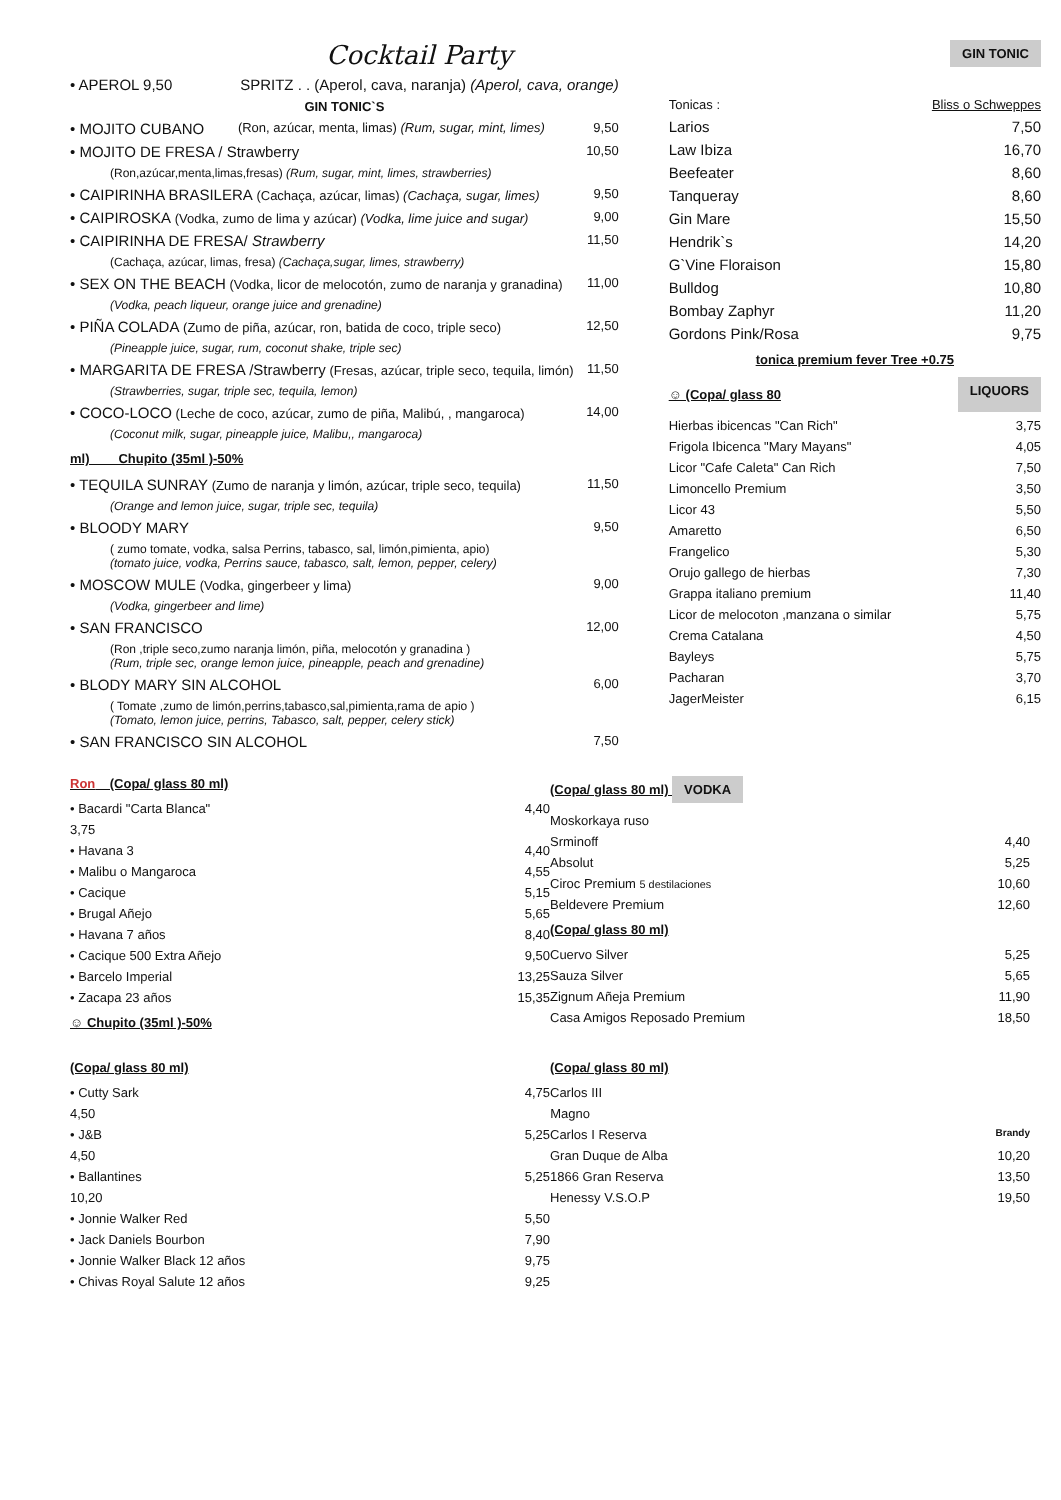Cocktail Party
• APEROL 9,50 SPRITZ . . (Aperol, cava, naranja) (Aperol, cava, orange)
GIN TONIC`S
• MOJITO CUBANO (Ron, azúcar, menta, limas) (Rum, sugar, mint, limes) 9,50
• MOJITO DE FRESA / Strawberry 10,50
(Ron,azúcar,menta,limas,fresas) (Rum, sugar, mint, limes, strawberries)
• CAIPIRINHA BRASILERA (Cachaça, azúcar, limas) (Cachaça, sugar, limes) 9,50
• CAIPIROSKA (Vodka, zumo de lima y azúcar) (Vodka, lime juice and sugar) 9,00
• CAIPIRINHA DE FRESA/ Strawberry 11,50
(Cachaça, azúcar, limas, fresa) (Cachaça,sugar, limes, strawberry)
• SEX ON THE BEACH (Vodka, licor de melocotón, zumo de naranja y granadina) 11,00
(Vodka, peach liqueur, orange juice and grenadine)
• PIÑA COLADA (Zumo de piña, azúcar, ron, batida de coco, triple seco) 12,50
(Pineapple juice, sugar, rum, coconut shake, triple sec)
• MARGARITA DE FRESA /Strawberry (Fresas, azúcar, triple seco, tequila, limón) 11,50
(Strawberries, sugar, triple sec, tequila, lemon)
• COCO-LOCO (Leche de coco, azúcar, zumo de piña, Malibú, , mangaroca) 14,00
(Coconut milk, sugar, pineapple juice, Malibu,, mangaroca)
ml) Chupito (35ml )-50%
• TEQUILA SUNRAY (Zumo de naranja y limón, azúcar, triple seco, tequila) 11,50
(Orange and lemon juice, sugar, triple sec, tequila)
• BLOODY MARY 9,50
( zumo tomate, vodka, salsa Perrins, tabasco, sal, limón,pimienta, apio)
(tomato juice, vodka, Perrins sauce, tabasco, salt, lemon, pepper, celery)
• MOSCOW MULE (Vodka, gingerbeer y lima) 9,00
(Vodka, gingerbeer and lime)
• SAN FRANCISCO 12,00
(Ron ,triple seco,zumo naranja limón, piña, melocotón y granadina )
(Rum, triple sec, orange lemon juice, pineapple, peach and grenadine)
• BLODY MARY SIN ALCOHOL 6,00
( Tomate ,zumo de limón,perrins,tabasco,sal,pimienta,rama de apio )
(Tomato, lemon juice, perrins, Tabasco, salt, pepper, celery stick)
• SAN FRANCISCO SIN ALCOHOL 7,50
GIN TONIC
Tonicas : Bliss o Schweppes
Larios 7,50
Law Ibiza 16,70
Beefeater 8,60
Tanqueray 8,60
Gin Mare 15,50
Hendrik`s 14,20
G`Vine Floraison 15,80
Bulldog 10,80
Bombay Zaphyr 11,20
Gordons Pink/Rosa 9,75
tonica premium fever Tree +0.75
☺ (Copa/ glass 80 LIQUORS
Hierbas ibicencas "Can Rich" 3,75
Frigola Ibicenca "Mary Mayans" 4,05
Licor "Cafe Caleta" Can Rich 7,50
Limoncello Premium 3,50
Licor 43 5,50
Amaretto 6,50
Frangelico 5,30
Orujo gallego de hierbas 7,30
Grappa italiano premium 11,40
Licor de melocoton ,manzana o similar 5,75
Crema Catalana 4,50
Bayleys 5,75
Pacharan 3,70
JagerMeister 6,15
Ron (Copa/ glass 80 ml)
• Bacardi "Carta Blanca" 4,40
3,75
• Havana 3 4,40
• Malibu o Mangaroca 4,55
• Cacique 5,15
• Brugal Añejo 5,65
• Havana 7 años 8,40
• Cacique 500 Extra Añejo 9,50
• Barcelo Imperial 13,25
• Zacapa 23 años 15,35
☺ Chupito (35ml )-50%
(Copa/ glass 80 ml) VODKA
Moskorkaya ruso
Srminoff 4,40
Absolut 5,25
Ciroc Premium 5 destilaciones 10,60
Beldevere Premium 12,60
(Copa/ glass 80 ml)
Cuervo Silver 5,25
Sauza Silver 5,65
Zignum Añeja Premium 11,90
Casa Amigos Reposado Premium 18,50
(Copa/ glass 80 ml)
• Cutty Sark 4,75
4,50
• J&B 5,25
4,50
• Ballantines 5,25
10,20
• Jonnie Walker Red 5,50
• Jack Daniels Bourbon 7,90
• Jonnie Walker Black 12 años 9,75
• Chivas Royal Salute 12 años 9,25
(Copa/ glass 80 ml)
Carlos III
Magno
Carlos I Reserva Brandy
Gran Duque de Alba 10,20
1866 Gran Reserva 13,50
Henessy V.S.O.P 19,50